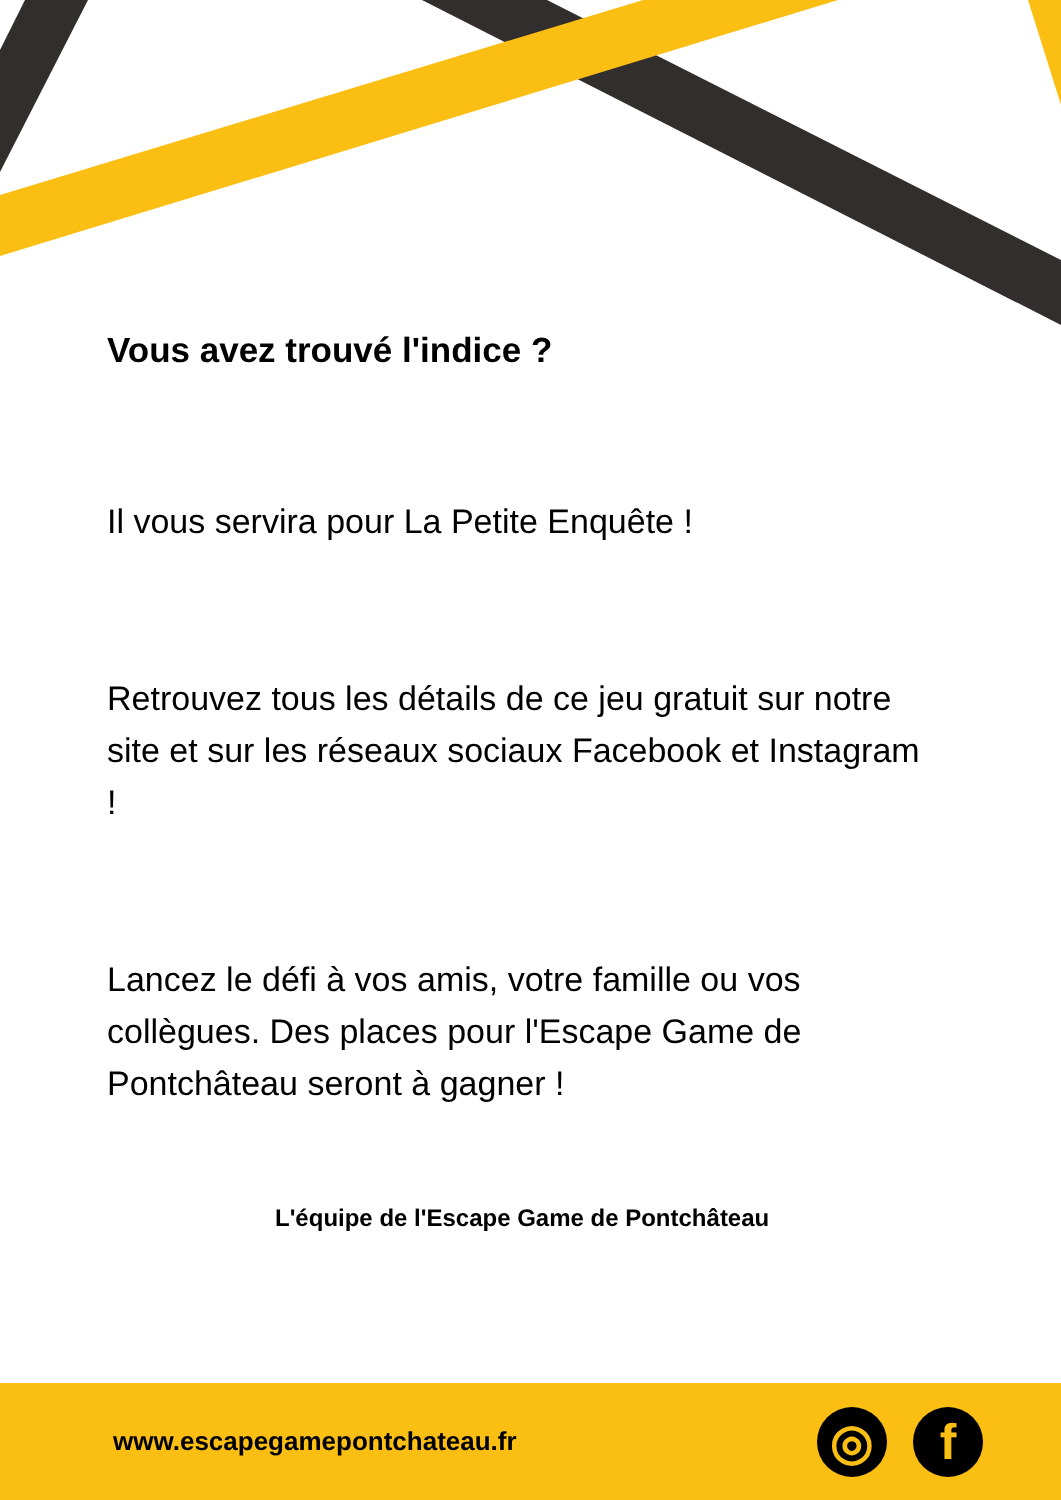Vous avez trouvé l'indice ?
Il vous servira pour La Petite Enquête !
Retrouvez tous les détails de ce jeu gratuit sur notre site et sur les réseaux sociaux Facebook et Instagram !
Lancez le défi à vos amis, votre famille ou vos collègues. Des places pour l'Escape Game de Pontchâteau seront à gagner !
L'équipe de l'Escape Game de Pontchâteau
www.escapegamepontchateau.fr
◎ f